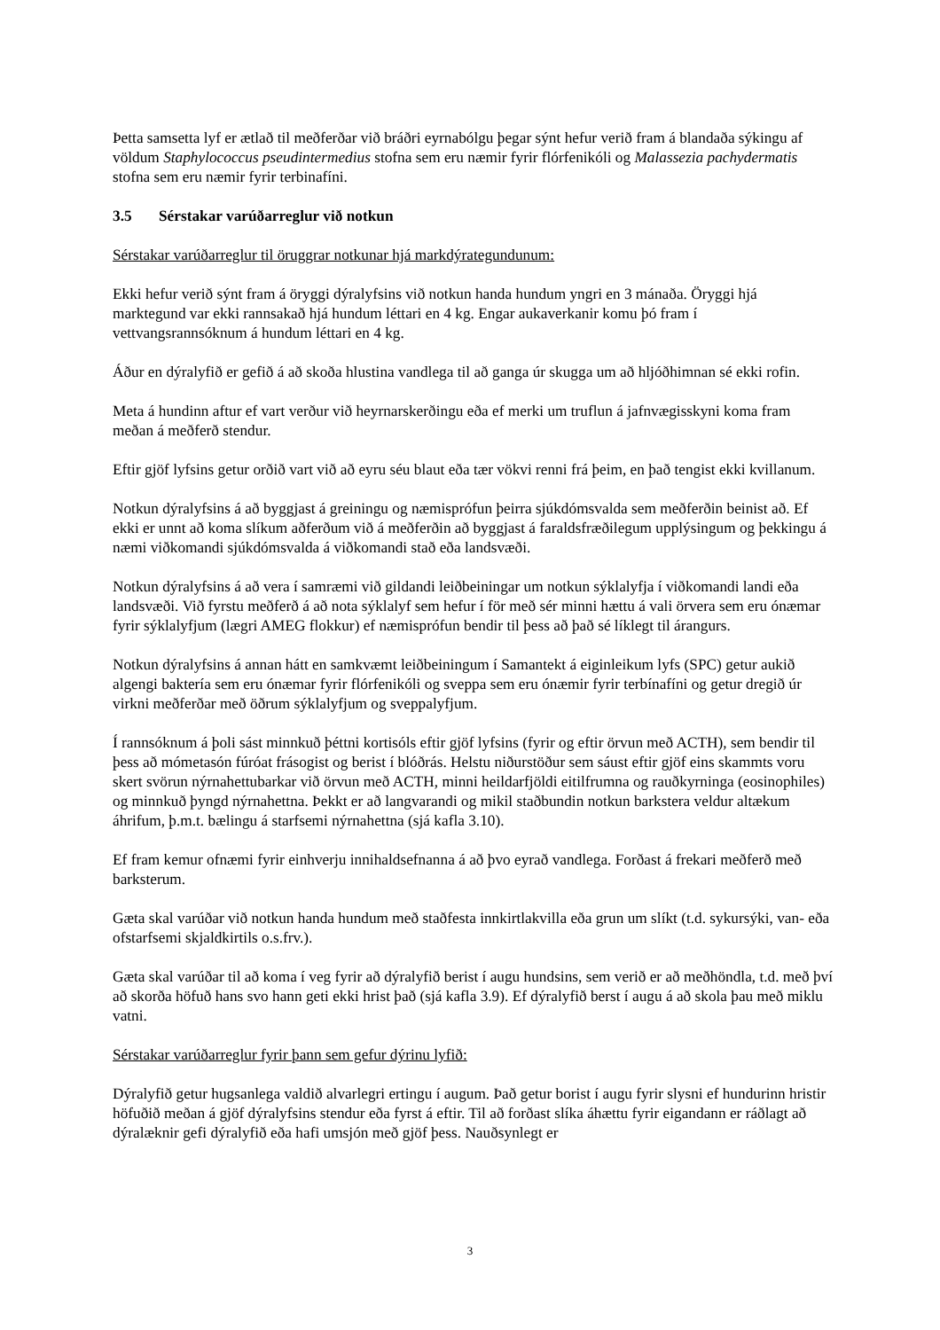Þetta samsetta lyf er ætlað til meðferðar við bráðri eyrnabólgu þegar sýnt hefur verið fram á blandaða sýkingu af völdum Staphylococcus pseudintermedius stofna sem eru næmir fyrir flórfenikóli og Malassezia pachydermatis stofna sem eru næmir fyrir terbinafíni.
3.5 Sérstakar varúðarreglur við notkun
Sérstakar varúðarreglur til öruggrar notkunar hjá markdýrategundunum:
Ekki hefur verið sýnt fram á öryggi dýralyfsins við notkun handa hundum yngri en 3 mánaða. Öryggi hjá marktegund var ekki rannsakað hjá hundum léttari en 4 kg. Engar aukaverkanir komu þó fram í vettvangsrannsóknum á hundum léttari en 4 kg.
Áður en dýralyfið er gefið á að skoða hlustina vandlega til að ganga úr skugga um að hljóðhimnan sé ekki rofin.
Meta á hundinn aftur ef vart verður við heyrnarskerðingu eða ef merki um truflun á jafnvægisskyni koma fram meðan á meðferð stendur.
Eftir gjöf lyfsins getur orðið vart við að eyru séu blaut eða tær vökvi renni frá þeim, en það tengist ekki kvillanum.
Notkun dýralyfsins á að byggjast á greiningu og næmisprófun þeirra sjúkdómsvalda sem meðferðin beinist að. Ef ekki er unnt að koma slíkum aðferðum við á meðferðin að byggjast á faraldsfræðilegum upplýsingum og þekkingu á næmi viðkomandi sjúkdómsvalda á viðkomandi stað eða landsvæði.
Notkun dýralyfsins á að vera í samræmi við gildandi leiðbeiningar um notkun sýklalyfja í viðkomandi landi eða landsvæði. Við fyrstu meðferð á að nota sýklalyf sem hefur í för með sér minni hættu á vali örvera sem eru ónæmar fyrir sýklalyfjum (lægri AMEG flokkur) ef næmisprófun bendir til þess að það sé líklegt til árangurs.
Notkun dýralyfsins á annan hátt en samkvæmt leiðbeiningum í Samantekt á eiginleikum lyfs (SPC) getur aukið algengi baktería sem eru ónæmar fyrir flórfenikóli og sveppa sem eru ónæmir fyrir terbínafíni og getur dregið úr virkni meðferðar með öðrum sýklalyfjum og sveppalyfjum.
Í rannsóknum á þoli sást minnkuð þéttni kortisóls eftir gjöf lyfsins (fyrir og eftir örvun með ACTH), sem bendir til þess að mómetasón fúróat frásogist og berist í blóðrás. Helstu niðurstöður sem sáust eftir gjöf eins skammts voru skert svörun nýrnahettubarkar við örvun með ACTH, minni heildarfjöldi eitilfrumna og rauðkyrninga (eosinophiles) og minnkuð þyngd nýrnahettna. Þekkt er að langvarandi og mikil staðbundin notkun barkstera veldur altækum áhrifum, þ.m.t. bælingu á starfsemi nýrnahettna (sjá kafla 3.10).
Ef fram kemur ofnæmi fyrir einhverju innihaldsefnanna á að þvo eyrað vandlega. Forðast á frekari meðferð með barksterum.
Gæta skal varúðar við notkun handa hundum með staðfesta innkirtlakvilla eða grun um slíkt (t.d. sykursýki, van- eða ofstarfsemi skjaldkirtils o.s.frv.).
Gæta skal varúðar til að koma í veg fyrir að dýralyfið berist í augu hundsins, sem verið er að meðhöndla, t.d. með því að skorða höfuð hans svo hann geti ekki hrist það (sjá kafla 3.9). Ef dýralyfið berst í augu á að skola þau með miklu vatni.
Sérstakar varúðarreglur fyrir þann sem gefur dýrinu lyfið:
Dýralyfið getur hugsanlega valdið alvarlegri ertingu í augum. Það getur borist í augu fyrir slysni ef hundurinn hristir höfuðið meðan á gjöf dýralyfsins stendur eða fyrst á eftir. Til að forðast slíka áhættu fyrir eigandann er ráðlagt að dýralæknir gefi dýralyfið eða hafi umsjón með gjöf þess. Nauðsynlegt er
3